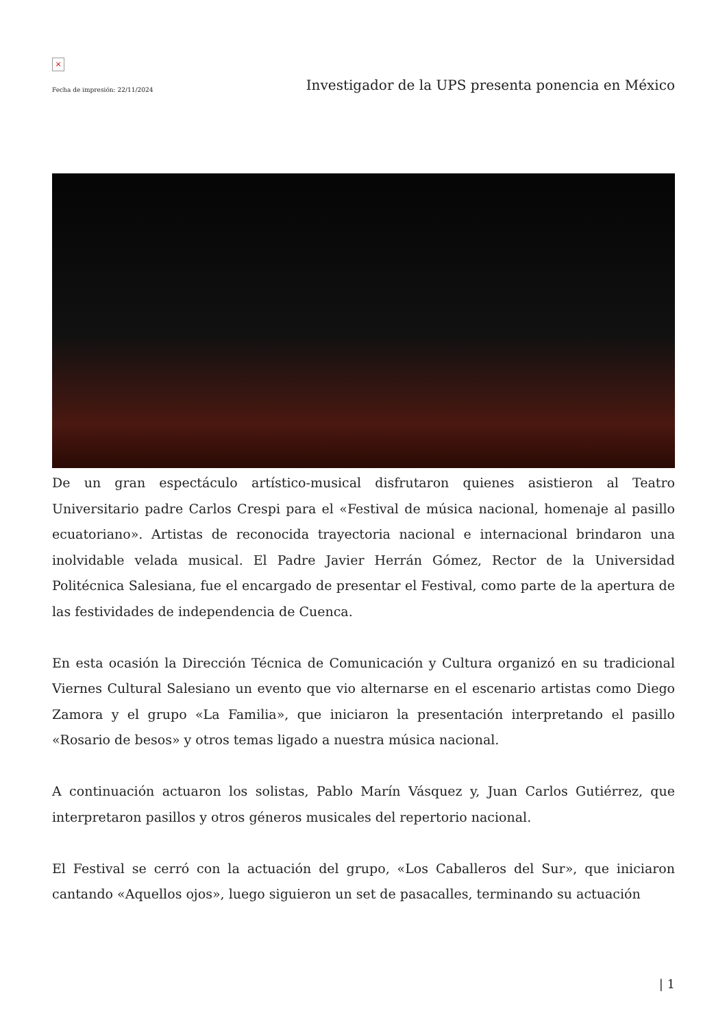×
Fecha de impresión: 22/11/2024
Investigador de la UPS presenta ponencia en México
De un gran espectáculo artístico-musical disfrutaron quienes asistieron al Teatro Universitario padre Carlos Crespi para el «Festival de música nacional, homenaje al pasillo ecuatoriano». Artistas de reconocida trayectoria nacional e internacional brindaron una inolvidable velada musical. El Padre Javier Herrán Gómez, Rector de la Universidad Politécnica Salesiana, fue el encargado de presentar el Festival, como parte de la apertura de las festividades de independencia de Cuenca.
En esta ocasión la Dirección Técnica de Comunicación y Cultura organizó en su tradicional Viernes Cultural Salesiano un evento que vio alternarse en el escenario artistas como Diego Zamora y el grupo «La Familia», que iniciaron la presentación interpretando el pasillo «Rosario de besos» y otros temas ligado a nuestra música nacional.
A continuación actuaron los solistas, Pablo Marín Vásquez y, Juan Carlos Gutiérrez, que interpretaron pasillos y otros géneros musicales del repertorio nacional.
El Festival se cerró con la actuación del grupo, «Los Caballeros del Sur», que iniciaron cantando «Aquellos ojos», luego siguieron un set de pasacalles, terminando su actuación
| 1